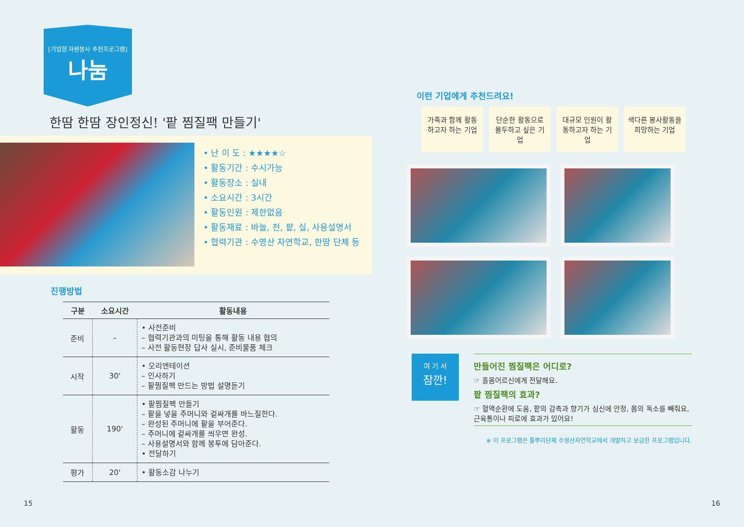[기업형 자원봉사 추천프로그램]
나눔
한땀 한땀 장인정신! '팥 찜질팩 만들기'
• 난 이 도 : ★★★★☆
• 활동기간 : 수시가능
• 활동장소 : 실내
• 소요시간 : 3시간
• 활동인원 : 제한없음
• 활동재료 : 바늘, 천, 팥, 실, 사용설명서
• 협력기관 : 수영산 자연학교, 한땀 단체 등
진행방법
| 구분 | 소요시간 | 활동내용 |
| --- | --- | --- |
| 준비 | – | • 사전준비 – 협력기관과의 미팅을 통해 활동 내용 협의 – 사전 활동현장 답사 실시, 준비물품 체크 |
| 시작 | 30' | • 오리엔테이션 – 인사하기 – 팥찜질팩 만드는 방법 설명듣기 |
| 활동 | 190' | • 팥찜질팩 만들기 – 팥을 넣을 주머니와 겉싸개를 바느질한다. – 완성된 주머니에 팥을 부어준다. – 주머니에 겉싸개를 씌우면 완성. – 사용설명서와 함께 봉투에 담아준다. • 전달하기 |
| 평가 | 20' | • 활동소감 나누기 |
15
이런 기업에게 추천드려요!
가족과 함께 활동하고자 하는 기업
단순한 활동으로 몰두하고 싶은 기업
대규모 인원이 활동하고자 하는 기업
색다른 봉사활동을 희망하는 기업
여 기 서
잠깐!
만들어진 찜질팩은 어디로?
☞ 홀몸어르신에게 전달해요.
팥 찜질팩의 효과?
☞ 혈액순환에 도움, 팥의 감촉과 향기가 심신에 안정, 몸의 독소를 빼줘요, 근육통이나 피로에 효과가 있어요!
※ 이 프로그램은 풀뿌리단체 수영산자연학교에서 개발하고 보급한 프로그램입니다.
16